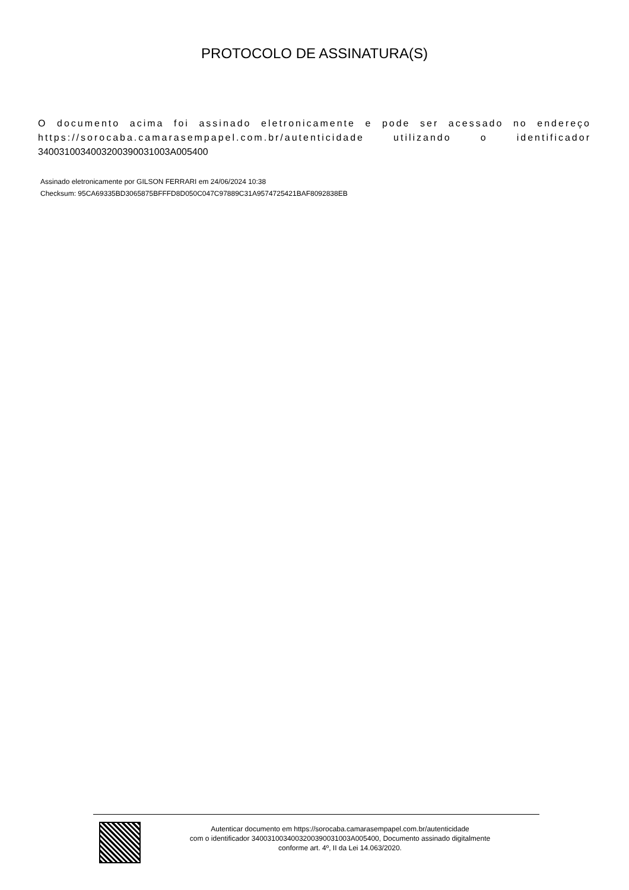PROTOCOLO DE ASSINATURA(S)
O documento acima foi assinado eletronicamente e pode ser acessado no endereço https://sorocaba.camarasempapel.com.br/autenticidade utilizando o identificador 340031003400320039003100​3A005400
Assinado eletronicamente por GILSON FERRARI em 24/06/2024 10:38
Checksum: 95CA69335BD3065875BFFFD8D050C047C97889C31A9574725421BAF8092838EB
Autenticar documento em https://sorocaba.camarasempapel.com.br/autenticidade
com o identificador 3400310034003200390031003A005400, Documento assinado digitalmente
conforme art. 4º, II da Lei 14.063/2020.